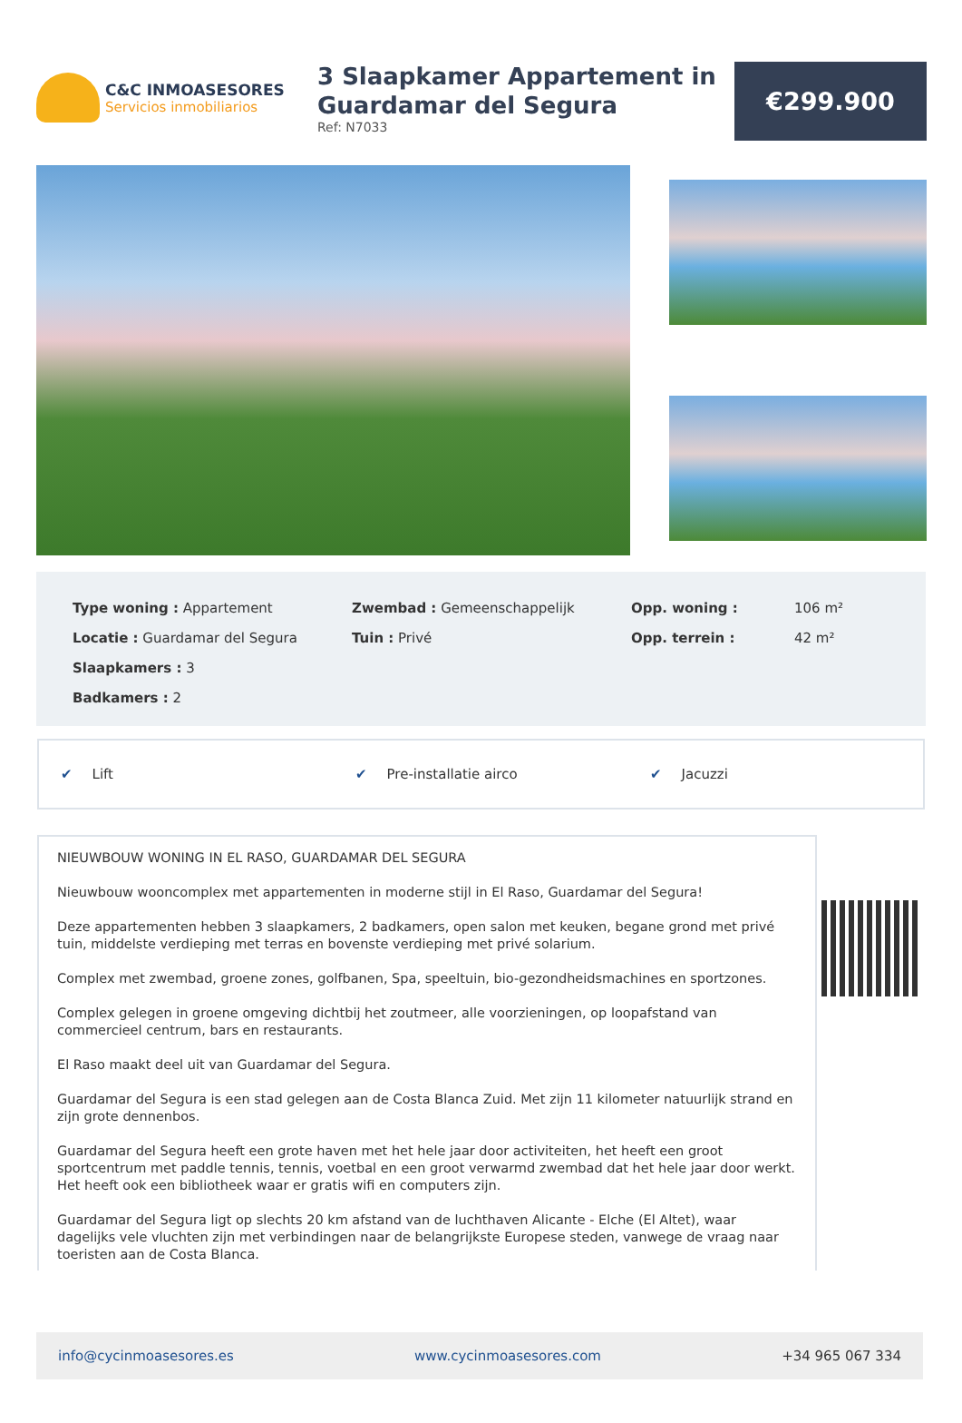C&C INMOASESORES
Servicios inmobiliarios
3 Slaapkamer Appartement in Guardamar del Segura
Ref: N7033
€299.900
Type woning : Appartement
Locatie : Guardamar del Segura
Slaapkamers : 3
Badkamers : 2
Zwembad : Gemeenschappelijk
Tuin : Privé
Opp. woning :
Opp. terrein :
106 m²
42 m²
✔ Lift ✔ Pre-installatie airco ✔ Jacuzzi
NIEUWBOUW WONING IN EL RASO, GUARDAMAR DEL SEGURA
Nieuwbouw wooncomplex met appartementen in moderne stijl in El Raso, Guardamar del Segura!
Deze appartementen hebben 3 slaapkamers, 2 badkamers, open salon met keuken, begane grond met privé tuin, middelste verdieping met terras en bovenste verdieping met privé solarium.
Complex met zwembad, groene zones, golfbanen, Spa, speeltuin, bio-gezondheidsmachines en sportzones.
Complex gelegen in groene omgeving dichtbij het zoutmeer, alle voorzieningen, op loopafstand van commercieel centrum, bars en restaurants.
El Raso maakt deel uit van Guardamar del Segura.
Guardamar del Segura is een stad gelegen aan de Costa Blanca Zuid. Met zijn 11 kilometer natuurlijk strand en zijn grote dennenbos.
Guardamar del Segura heeft een grote haven met het hele jaar door activiteiten, het heeft een groot sportcentrum met paddle tennis, tennis, voetbal en een groot verwarmd zwembad dat het hele jaar door werkt. Het heeft ook een bibliotheek waar er gratis wifi en computers zijn.
Guardamar del Segura ligt op slechts 20 km afstand van de luchthaven Alicante - Elche (El Altet), waar dagelijks vele vluchten zijn met verbindingen naar de belangrijkste Europese steden, vanwege de vraag naar toeristen aan de Costa Blanca.
info@cycinmoasesores.es www.cycinmoasesores.com +34 965 067 334